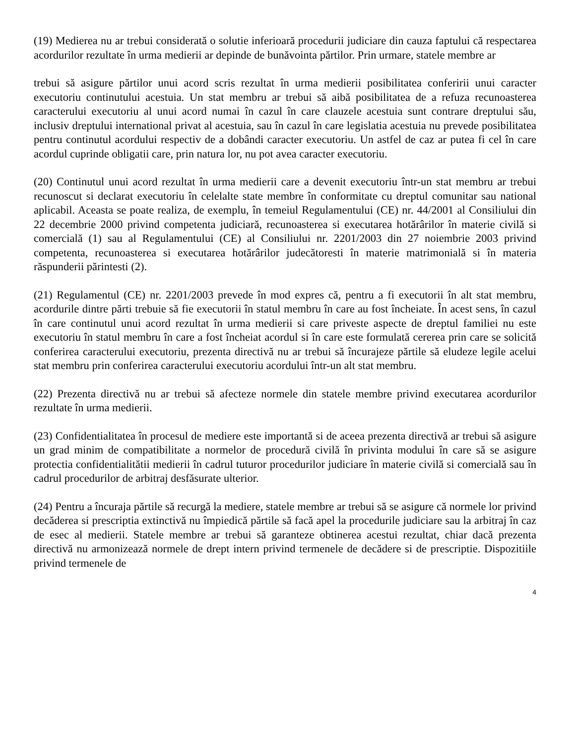(19) Medierea nu ar trebui considerată o solutie inferioară procedurii judiciare din cauza faptului că respectarea acordurilor rezultate în urma medierii ar depinde de bunăvointa părtilor. Prin urmare, statele membre ar
trebui să asigure părtilor unui acord scris rezultat în urma medierii posibilitatea conferirii unui caracter executoriu continutului acestuia. Un stat membru ar trebui să aibă posibilitatea de a refuza recunoasterea caracterului executoriu al unui acord numai în cazul în care clauzele acestuia sunt contrare dreptului său, inclusiv dreptului international privat al acestuia, sau în cazul în care legislatia acestuia nu prevede posibilitatea pentru continutul acordului respectiv de a dobândi caracter executoriu. Un astfel de caz ar putea fi cel în care acordul cuprinde obligatii care, prin natura lor, nu pot avea caracter executoriu.
(20) Continutul unui acord rezultat în urma medierii care a devenit executoriu într-un stat membru ar trebui recunoscut si declarat executoriu în celelalte state membre în conformitate cu dreptul comunitar sau national aplicabil. Aceasta se poate realiza, de exemplu, în temeiul Regulamentului (CE) nr. 44/2001 al Consiliului din 22 decembrie 2000 privind competenta judiciară, recunoasterea si executarea hotărârilor în materie civilă si comercială (1) sau al Regulamentului (CE) al Consiliului nr. 2201/2003 din 27 noiembrie 2003 privind competenta, recunoasterea si executarea hotărârilor judecătoresti în materie matrimonială si în materia răspunderii părintesti (2).
(21) Regulamentul (CE) nr. 2201/2003 prevede în mod expres că, pentru a fi executorii în alt stat membru, acordurile dintre părti trebuie să fie executorii în statul membru în care au fost încheiate. În acest sens, în cazul în care continutul unui acord rezultat în urma medierii si care priveste aspecte de dreptul familiei nu este executoriu în statul membru în care a fost încheiat acordul si în care este formulată cererea prin care se solicită conferirea caracterului executoriu, prezenta directivă nu ar trebui să încurajeze părtile să eludeze legile acelui stat membru prin conferirea caracterului executoriu acordului într-un alt stat membru.
(22) Prezenta directivă nu ar trebui să afecteze normele din statele membre privind executarea acordurilor rezultate în urma medierii.
(23) Confidentialitatea în procesul de mediere este importantă si de aceea prezenta directivă ar trebui să asigure un grad minim de compatibilitate a normelor de procedură civilă în privinta modului în care să se asigure protectia confidentialitătii medierii în cadrul tuturor procedurilor judiciare în materie civilă si comercială sau în cadrul procedurilor de arbitraj desfăsurate ulterior.
(24) Pentru a încuraja părtile să recurgă la mediere, statele membre ar trebui să se asigure că normele lor privind decăderea si prescriptia extinctivă nu împiedică părtile să facă apel la procedurile judiciare sau la arbitraj în caz de esec al medierii. Statele membre ar trebui să garanteze obtinerea acestui rezultat, chiar dacă prezenta directivă nu armonizează normele de drept intern privind termenele de decădere si de prescriptie. Dispozitiile privind termenele de
4